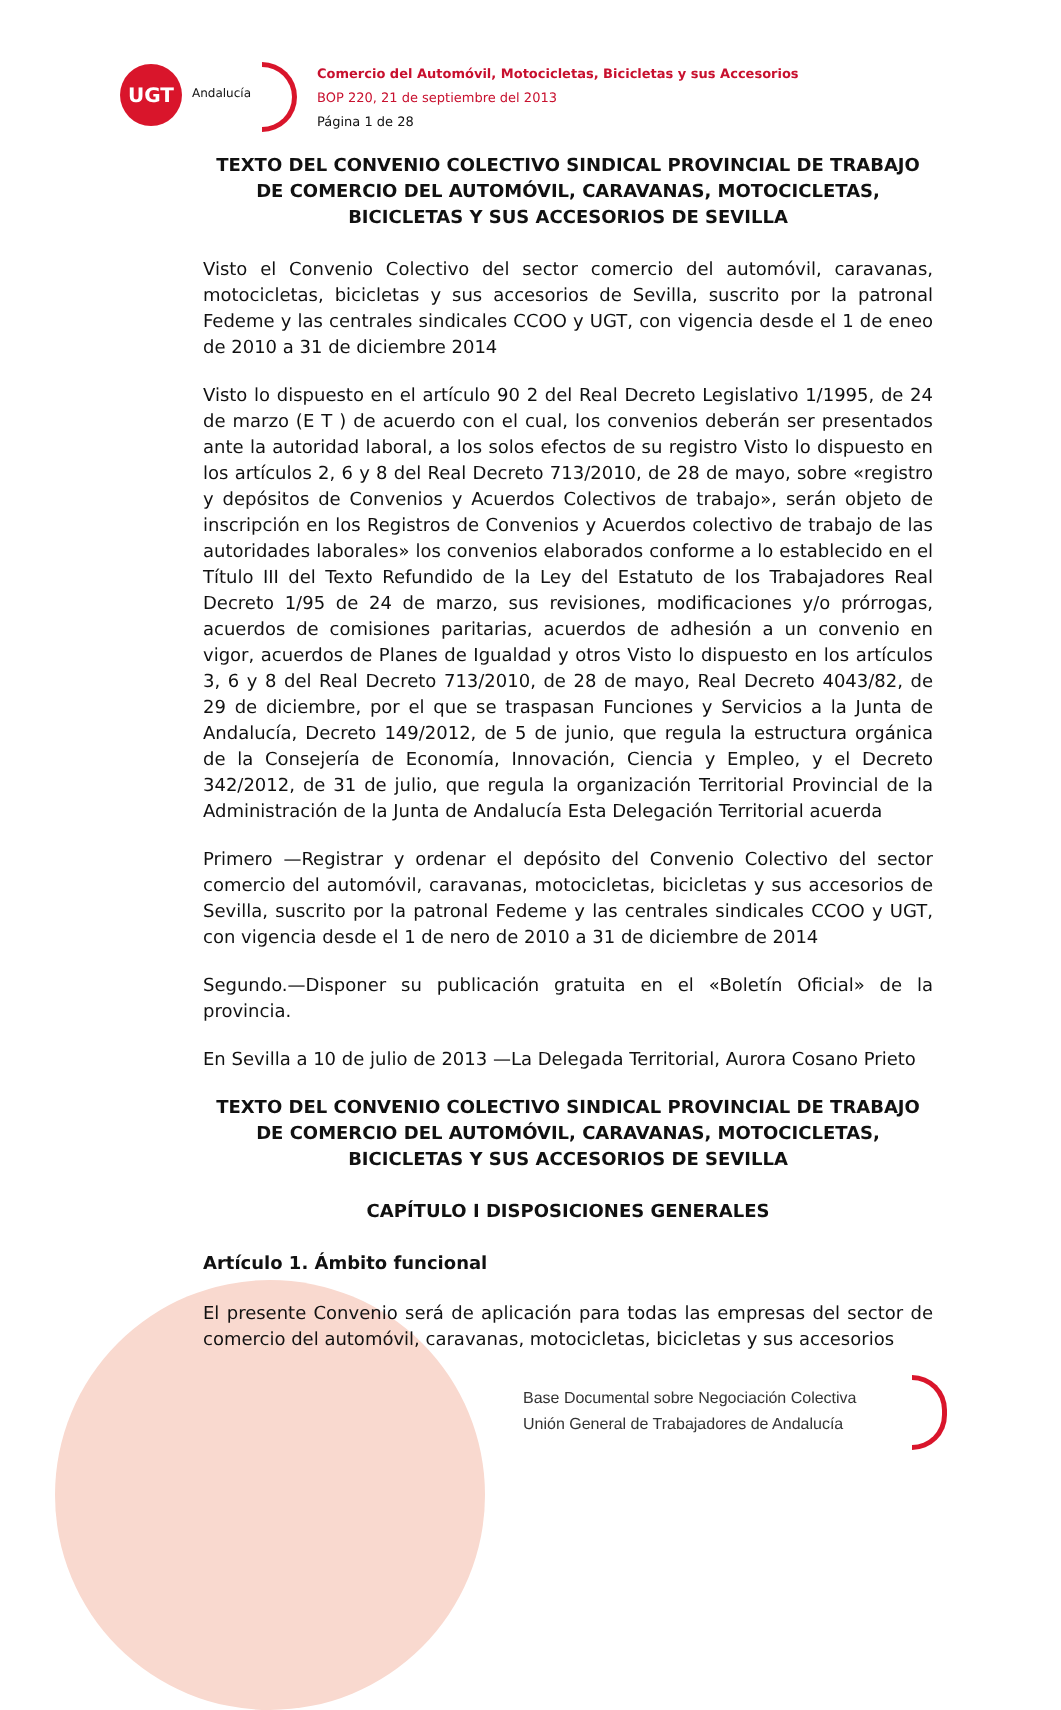UGT
Andalucía
Comercio del Automóvil, Motocicletas, Bicicletas y sus Accesorios
BOP 220, 21 de septiembre del 2013
Página 1 de 28
TEXTO DEL CONVENIO COLECTIVO SINDICAL PROVINCIAL DE TRABAJO DE COMERCIO DEL AUTOMÓVIL, CARAVANAS, MOTOCICLETAS, BICICLETAS Y SUS ACCESORIOS DE SEVILLA
Visto el Convenio Colectivo del sector comercio del automóvil, caravanas, motocicletas, bicicletas y sus accesorios de Sevilla, suscrito por la patronal Fedeme y las centrales sindicales CCOO y UGT, con vigencia desde el 1 de eneo de 2010 a 31 de diciembre 2014
Visto lo dispuesto en el artículo 90 2 del Real Decreto Legislativo 1/1995, de 24 de marzo (E T ) de acuerdo con el cual, los convenios deberán ser presentados ante la autoridad laboral, a los solos efectos de su registro Visto lo dispuesto en los artículos 2, 6 y 8 del Real Decreto 713/2010, de 28 de mayo, sobre «registro y depósitos de Convenios y Acuerdos Colectivos de trabajo», serán objeto de inscripción en los Registros de Convenios y Acuerdos colectivo de trabajo de las autoridades laborales» los convenios elaborados conforme a lo establecido en el Título III del Texto Refundido de la Ley del Estatuto de los Trabajadores Real Decreto 1/95 de 24 de marzo, sus revisiones, modificaciones y/o prórrogas, acuerdos de comisiones paritarias, acuerdos de adhesión a un convenio en vigor, acuerdos de Planes de Igualdad y otros Visto lo dispuesto en los artículos 3, 6 y 8 del Real Decreto 713/2010, de 28 de mayo, Real Decreto 4043/82, de 29 de diciembre, por el que se traspasan Funciones y Servicios a la Junta de Andalucía, Decreto 149/2012, de 5 de junio, que regula la estructura orgánica de la Consejería de Economía, Innovación, Ciencia y Empleo, y el Decreto 342/2012, de 31 de julio, que regula la organización Territorial Provincial de la Administración de la Junta de Andalucía Esta Delegación Territorial acuerda
Primero —Registrar y ordenar el depósito del Convenio Colectivo del sector comercio del automóvil, caravanas, motocicletas, bicicletas y sus accesorios de Sevilla, suscrito por la patronal Fedeme y las centrales sindicales CCOO y UGT, con vigencia desde el 1 de nero de 2010 a 31 de diciembre de 2014
Segundo.—Disponer su publicación gratuita en el «Boletín Oficial» de la provincia.
En Sevilla a 10 de julio de 2013 —La Delegada Territorial, Aurora Cosano Prieto
TEXTO DEL CONVENIO COLECTIVO SINDICAL PROVINCIAL DE TRABAJO DE COMERCIO DEL AUTOMÓVIL, CARAVANAS, MOTOCICLETAS, BICICLETAS Y SUS ACCESORIOS DE SEVILLA
CAPÍTULO I DISPOSICIONES GENERALES
Artículo 1. Ámbito funcional
El presente Convenio será de aplicación para todas las empresas del sector de comercio del automóvil, caravanas, motocicletas, bicicletas y sus accesorios
Base Documental sobre Negociación Colectiva
Unión General de Trabajadores de Andalucía